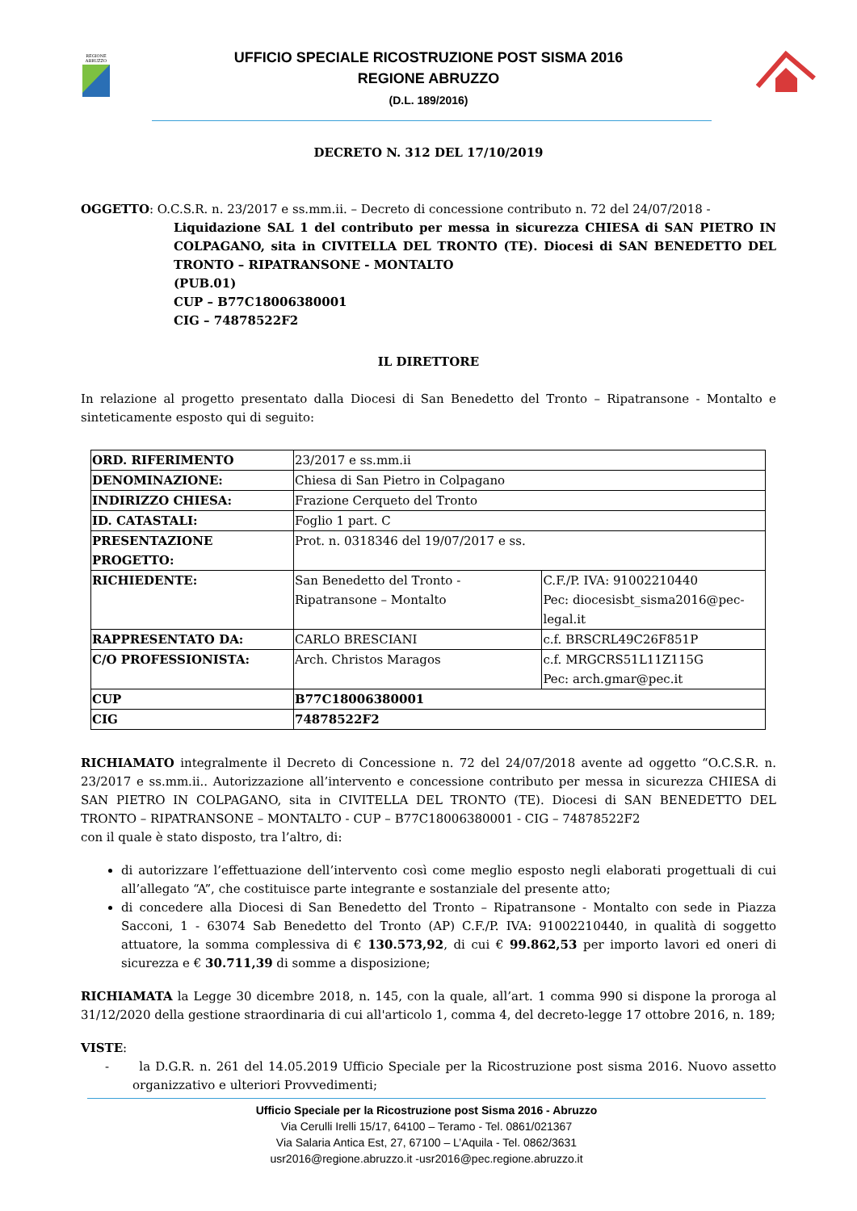REGIONE
ABRUZZO
UFFICIO SPECIALE RICOSTRUZIONE POST SISMA 2016
REGIONE ABRUZZO
(D.L. 189/2016)
DECRETO N. 312 DEL 17/10/2019
OGGETTO: O.C.S.R. n. 23/2017 e ss.mm.ii. – Decreto di concessione contributo n. 72 del 24/07/2018 -
Liquidazione SAL 1 del contributo per messa in sicurezza CHIESA di SAN PIETRO IN COLPAGANO, sita in CIVITELLA DEL TRONTO (TE). Diocesi di SAN BENEDETTO DEL TRONTO – RIPATRANSONE - MONTALTO
(PUB.01)
CUP – B77C18006380001
CIG – 74878522F2
IL DIRETTORE
In relazione al progetto presentato dalla Diocesi di San Benedetto del Tronto – Ripatransone - Montalto e sinteticamente esposto qui di seguito:
| ORD. RIFERIMENTO | 23/2017 e ss.mm.ii | |
| DENOMINAZIONE: | Chiesa di San Pietro in Colpagano | |
| INDIRIZZO CHIESA: | Frazione Cerqueto del Tronto | |
| ID. CATASTALI: | Foglio 1 part. C | |
| PRESENTAZIONE PROGETTO: | Prot. n. 0318346 del 19/07/2017 e ss. | |
| RICHIEDENTE: | San Benedetto del Tronto - Ripatransone – Montalto | C.F./P. IVA: 91002210440 Pec: diocesisbt_sisma2016@pec-legal.it |
| RAPPRESENTATO DA: | CARLO BRESCIANI | c.f. BRSCRL49C26F851P |
| C/O PROFESSIONISTA: | Arch. Christos Maragos | c.f. MRGCRS51L11Z115G Pec: arch.gmar@pec.it |
| CUP | B77C18006380001 | |
| CIG | 74878522F2 | |
RICHIAMATO integralmente il Decreto di Concessione n. 72 del 24/07/2018 avente ad oggetto “O.C.S.R. n. 23/2017 e ss.mm.ii.. Autorizzazione all’intervento e concessione contributo per messa in sicurezza CHIESA di SAN PIETRO IN COLPAGANO, sita in CIVITELLA DEL TRONTO (TE). Diocesi di SAN BENEDETTO DEL TRONTO – RIPATRANSONE – MONTALTO - CUP – B77C18006380001 - CIG – 74878522F2
con il quale è stato disposto, tra l’altro, di:
di autorizzare l’effettuazione dell’intervento così come meglio esposto negli elaborati progettuali di cui all’allegato “A”, che costituisce parte integrante e sostanziale del presente atto;
di concedere alla Diocesi di San Benedetto del Tronto – Ripatransone - Montalto con sede in Piazza Sacconi, 1 - 63074 Sab Benedetto del Tronto (AP) C.F./P. IVA: 91002210440, in qualità di soggetto attuatore, la somma complessiva di € 130.573,92, di cui € 99.862,53 per importo lavori ed oneri di sicurezza e € 30.711,39 di somme a disposizione;
RICHIAMATA la Legge 30 dicembre 2018, n. 145, con la quale, all’art. 1 comma 990 si dispone la proroga al 31/12/2020 della gestione straordinaria di cui all'articolo 1, comma 4, del decreto-legge 17 ottobre 2016, n. 189;
VISTE:
- la D.G.R. n. 261 del 14.05.2019 Ufficio Speciale per la Ricostruzione post sisma 2016. Nuovo assetto organizzativo e ulteriori Provvedimenti;
Ufficio Speciale per la Ricostruzione post Sisma 2016 - Abruzzo
Via Cerulli Irelli 15/17, 64100 – Teramo - Tel. 0861/021367
Via Salaria Antica Est, 27, 67100 – L’Aquila - Tel. 0862/3631
usr2016@regione.abruzzo.it -usr2016@pec.regione.abruzzo.it